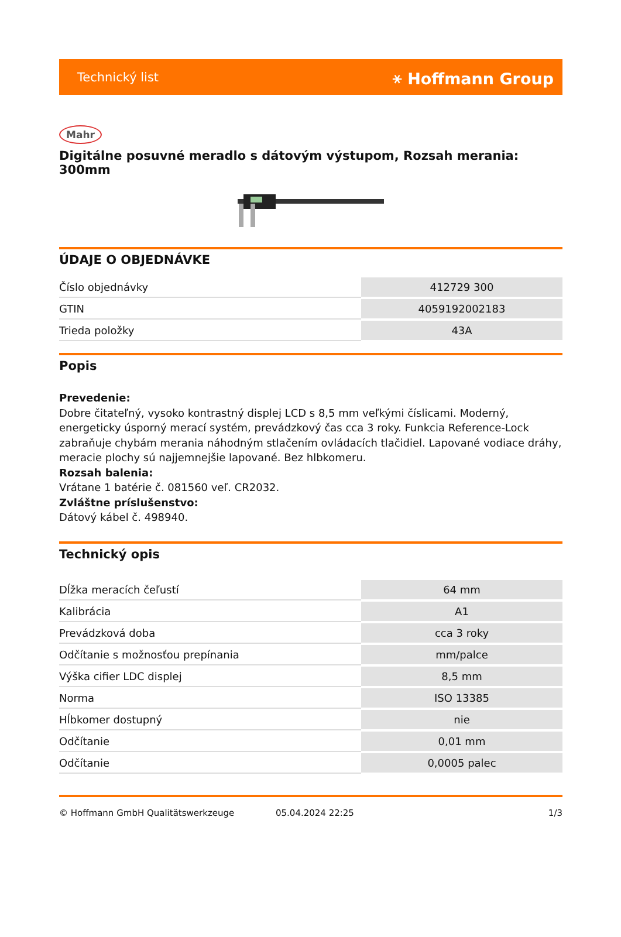Technický list ⚹ Hoffmann Group
Mahr
Digitálne posuvné meradlo s dátovým výstupom, Rozsah merania: 300mm
ÚDAJE O OBJEDNÁVKE
| Číslo objednávky | 412729 300 |
| GTIN | 4059192002183 |
| Trieda položky | 43A |
Popis
Prevedenie:
Dobre čitateľný, vysoko kontrastný displej LCD s 8,5 mm veľkými číslicami. Moderný, energeticky úsporný merací systém, prevádzkový čas cca 3 roky. Funkcia Reference-Lock zabraňuje chybám merania náhodným stlačením ovládacích tlačidiel. Lapované vodiace dráhy, meracie plochy sú najjemnejšie lapované. Bez hlbkomeru.
Rozsah balenia:
Vrátane 1 batérie č. 081560 veľ. CR2032.
Zvláštne príslušenstvo:
Dátový kábel č. 498940.
Technický opis
| Dĺžka meracích čeľustí | 64 mm |
| Kalibrácia | A1 |
| Prevádzková doba | cca 3 roky |
| Odčítanie s možnosťou prepínania | mm/palce |
| Výška cifier LDC displej | 8,5 mm |
| Norma | ISO 13385 |
| Hĺbkomer dostupný | nie |
| Odčítanie | 0,01 mm |
| Odčítanie | 0,0005 palec |
© Hoffmann GmbH Qualitätswerkzeuge 05.04.2024 22:25 1/3